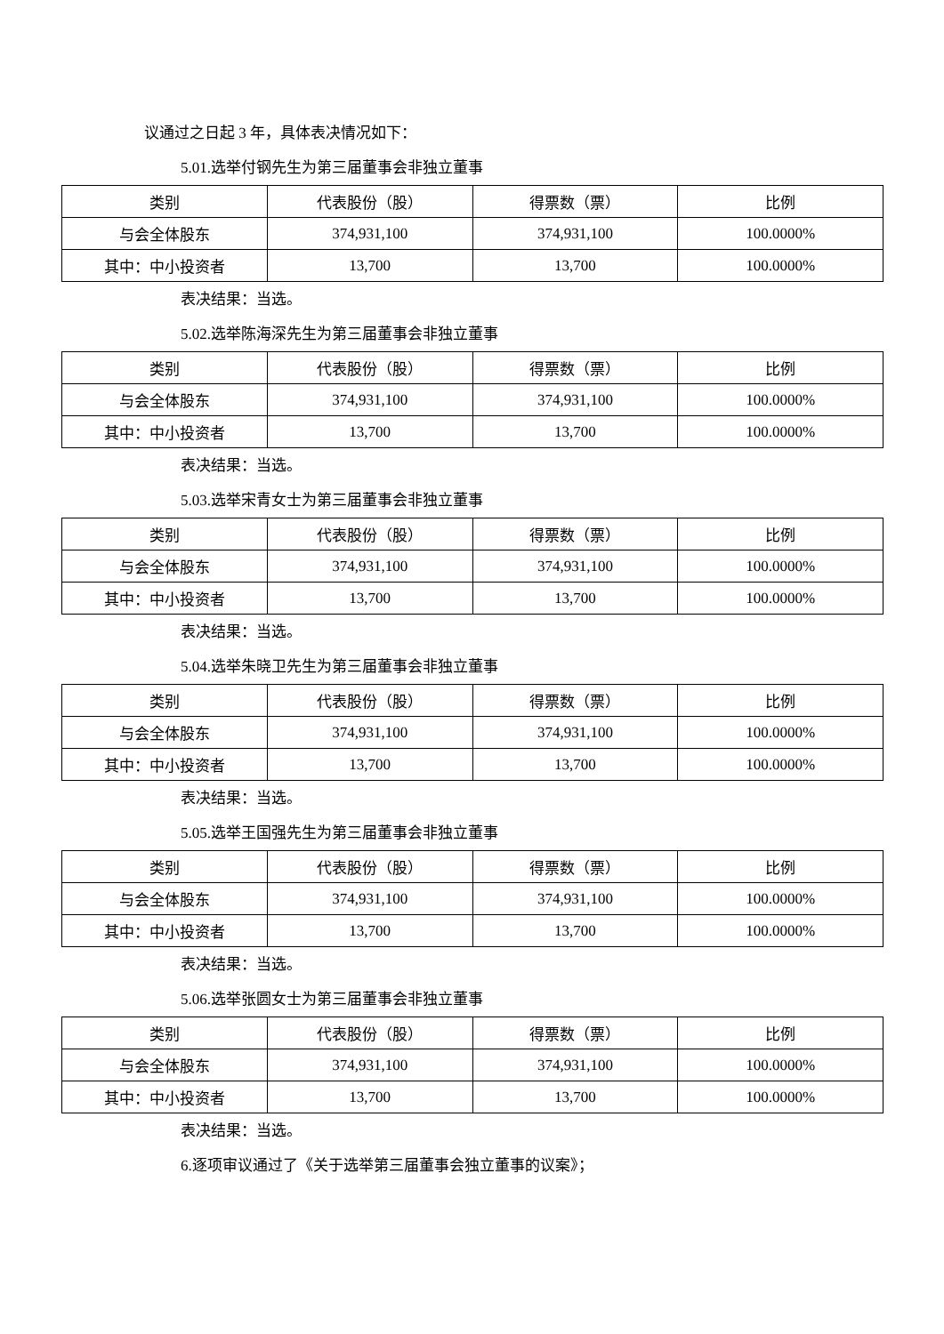议通过之日起 3 年，具体表决情况如下：
5.01.选举付钢先生为第三届董事会非独立董事
| 类别 | 代表股份（股） | 得票数（票） | 比例 |
| --- | --- | --- | --- |
| 与会全体股东 | 374,931,100 | 374,931,100 | 100.0000% |
| 其中：中小投资者 | 13,700 | 13,700 | 100.0000% |
表决结果：当选。
5.02.选举陈海深先生为第三届董事会非独立董事
| 类别 | 代表股份（股） | 得票数（票） | 比例 |
| --- | --- | --- | --- |
| 与会全体股东 | 374,931,100 | 374,931,100 | 100.0000% |
| 其中：中小投资者 | 13,700 | 13,700 | 100.0000% |
表决结果：当选。
5.03.选举宋青女士为第三届董事会非独立董事
| 类别 | 代表股份（股） | 得票数（票） | 比例 |
| --- | --- | --- | --- |
| 与会全体股东 | 374,931,100 | 374,931,100 | 100.0000% |
| 其中：中小投资者 | 13,700 | 13,700 | 100.0000% |
表决结果：当选。
5.04.选举朱晓卫先生为第三届董事会非独立董事
| 类别 | 代表股份（股） | 得票数（票） | 比例 |
| --- | --- | --- | --- |
| 与会全体股东 | 374,931,100 | 374,931,100 | 100.0000% |
| 其中：中小投资者 | 13,700 | 13,700 | 100.0000% |
表决结果：当选。
5.05.选举王国强先生为第三届董事会非独立董事
| 类别 | 代表股份（股） | 得票数（票） | 比例 |
| --- | --- | --- | --- |
| 与会全体股东 | 374,931,100 | 374,931,100 | 100.0000% |
| 其中：中小投资者 | 13,700 | 13,700 | 100.0000% |
表决结果：当选。
5.06.选举张圆女士为第三届董事会非独立董事
| 类别 | 代表股份（股） | 得票数（票） | 比例 |
| --- | --- | --- | --- |
| 与会全体股东 | 374,931,100 | 374,931,100 | 100.0000% |
| 其中：中小投资者 | 13,700 | 13,700 | 100.0000% |
表决结果：当选。
6.逐项审议通过了《关于选举第三届董事会独立董事的议案》；